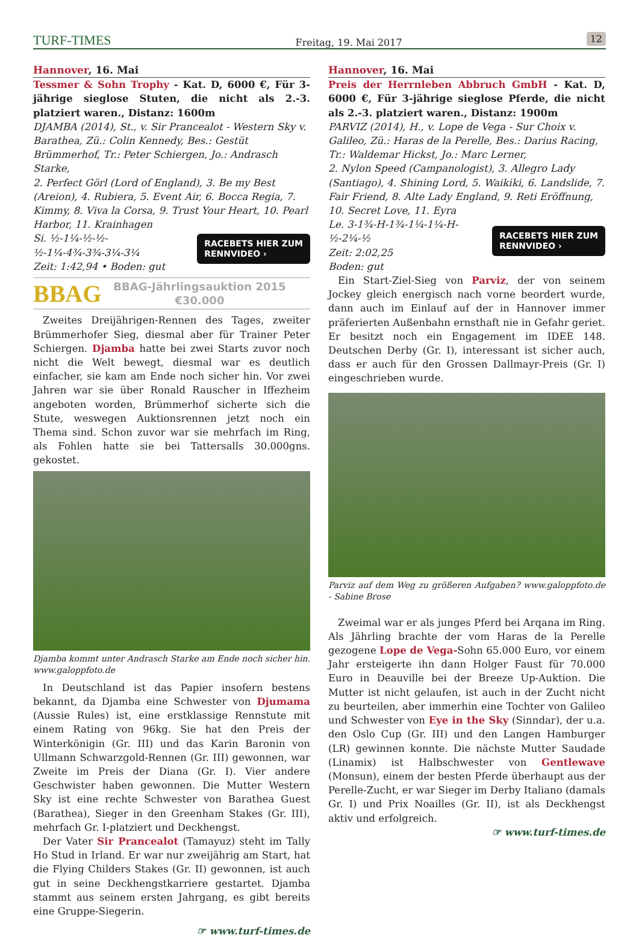TURF-TIMES Freitag, 19. Mai 2017 12
Hannover, 16. Mai
Tessmer & Sohn Trophy - Kat. D, 6000 €, Für 3-jährige sieglose Stuten, die nicht als 2.-3. platziert waren., Distanz: 1600m
DJAMBA (2014), St., v. Sir Prancealot - Western Sky v. Barathea, Zü.: Colin Kennedy, Bes.: Gestüt Brümmerhof, Tr.: Peter Schiergen, Jo.: Andrasch Starke,
2. Perfect Görl (Lord of England), 3. Be my Best (Areion), 4. Rubiera, 5. Event Air, 6. Bocca Regia, 7. Kimmy, 8. Viva la Corsa, 9. Trust Your Heart, 10. Pearl Harbor, 11. Krainhagen
RACEBETS HIER ZUM
RENNVIDEO ›
Si. ½-1¼-½-½-½-1¼-4¾-3¾-3¼-3¼
Zeit: 1:42,94 • Boden: gut
BBAG
BBAG-Jährlingsauktion 2015
€30.000
Zweites Dreijährigen-Rennen des Tages, zweiter Brümmerhofer Sieg, diesmal aber für Trainer Peter Schiergen. Djamba hatte bei zwei Starts zuvor noch nicht die Welt bewegt, diesmal war es deutlich einfacher, sie kam am Ende noch sicher hin. Vor zwei Jahren war sie über Ronald Rauscher in Iffezheim angeboten worden, Brümmerhof sicherte sich die Stute, weswegen Auktionsrennen jetzt noch ein Thema sind. Schon zuvor war sie mehrfach im Ring, als Fohlen hatte sie bei Tattersalls 30.000gns. gekostet.
Djamba kommt unter Andrasch Starke am Ende noch sicher hin. www.galoppfoto.de
In Deutschland ist das Papier insofern bestens bekannt, da Djamba eine Schwester von Djumama (Aussie Rules) ist, eine erstklassige Rennstute mit einem Rating von 96kg. Sie hat den Preis der Winterkönigin (Gr. III) und das Karin Baronin von Ullmann Schwarzgold-Rennen (Gr. III) gewonnen, war Zweite im Preis der Diana (Gr. I). Vier andere Geschwister haben gewonnen. Die Mutter Western Sky ist eine rechte Schwester von Barathea Guest (Barathea), Sieger in den Greenham Stakes (Gr. III), mehrfach Gr. I-platziert und Deckhengst.
Der Vater Sir Prancealot (Tamayuz) steht im Tally Ho Stud in Irland. Er war nur zweijährig am Start, hat die Flying Childers Stakes (Gr. II) gewonnen, ist auch gut in seine Deckhengstkarriere gestartet. Djamba stammt aus seinem ersten Jahrgang, es gibt bereits eine Gruppe-Siegerin.
☞ www.turf-times.de
Hannover, 16. Mai
Preis der Herrnleben Abbruch GmbH - Kat. D, 6000 €, Für 3-jährige sieglose Pferde, die nicht als 2.-3. platziert waren., Distanz: 1900m
PARVIZ (2014), H., v. Lope de Vega - Sur Choix v. Galileo, Zü.: Haras de la Perelle, Bes.: Darius Racing, Tr.: Waldemar Hickst, Jo.: Marc Lerner,
2. Nylon Speed (Campanologist), 3. Allegro Lady (Santiago), 4. Shining Lord, 5. Waikiki, 6. Landslide, 7. Fair Friend, 8. Alte Lady England, 9. Reti Eröffnung, 10. Secret Love, 11. Eyra
RACEBETS HIER ZUM
RENNVIDEO ›
Le. 3-1¾-H-1¾-1¼-1¼-H-½-2¼-½
Zeit: 2:02,25
Boden: gut
Ein Start-Ziel-Sieg von Parviz, der von seinem Jockey gleich energisch nach vorne beordert wurde, dann auch im Einlauf auf der in Hannover immer präferierten Außenbahn ernsthaft nie in Gefahr geriet. Er besitzt noch ein Engagement im IDEE 148. Deutschen Derby (Gr. I), interessant ist sicher auch, dass er auch für den Grossen Dallmayr-Preis (Gr. I) eingeschrieben wurde.
Parviz auf dem Weg zu größeren Aufgaben? www.galoppfoto.de - Sabine Brose
Zweimal war er als junges Pferd bei Arqana im Ring. Als Jährling brachte der vom Haras de la Perelle gezogene Lope de Vega-Sohn 65.000 Euro, vor einem Jahr ersteigerte ihn dann Holger Faust für 70.000 Euro in Deauville bei der Breeze Up-Auktion. Die Mutter ist nicht gelaufen, ist auch in der Zucht nicht zu beurteilen, aber immerhin eine Tochter von Galileo und Schwester von Eye in the Sky (Sinndar), der u.a. den Oslo Cup (Gr. III) und den Langen Hamburger (LR) gewinnen konnte. Die nächste Mutter Saudade (Linamix) ist Halbschwester von Gentlewave (Monsun), einem der besten Pferde überhaupt aus der Perelle-Zucht, er war Sieger im Derby Italiano (damals Gr. I) und Prix Noailles (Gr. II), ist als Deckhengst aktiv und erfolgreich.
☞ www.turf-times.de